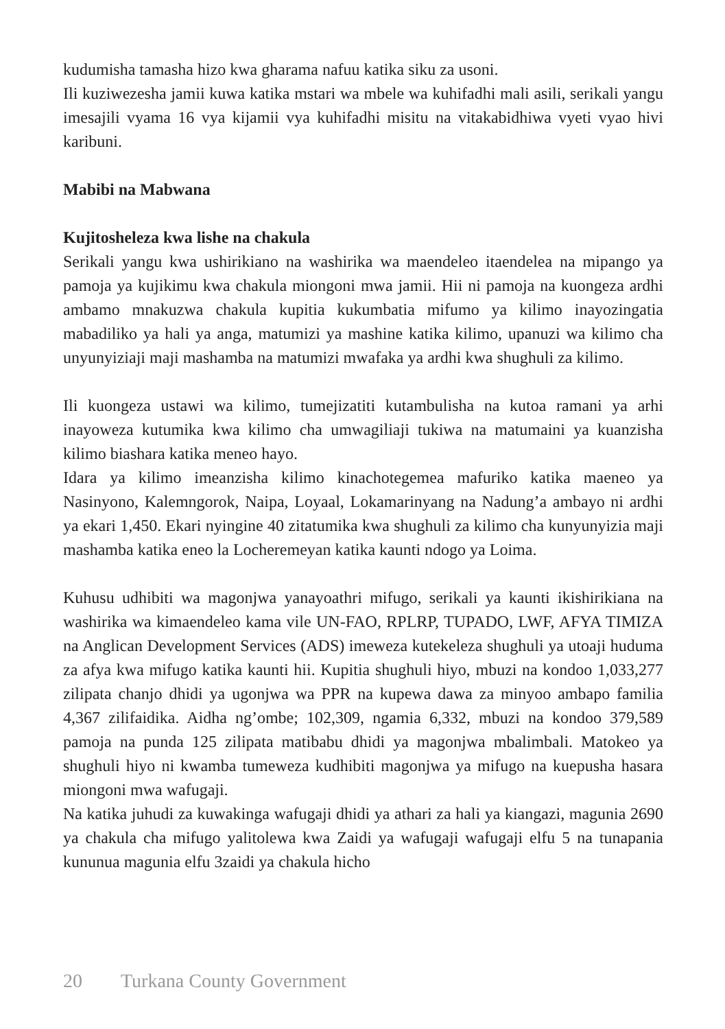kudumisha tamasha hizo kwa gharama nafuu katika siku za usoni.
Ili kuziwezesha jamii kuwa katika mstari wa mbele wa kuhifadhi mali asili, serikali yangu imesajili vyama 16 vya kijamii vya kuhifadhi misitu na vitakabidhiwa vyeti vyao hivi karibuni.
Mabibi na Mabwana
Kujitosheleza kwa lishe na chakula
Serikali yangu kwa ushirikiano na washirika wa maendeleo itaendelea na mipango ya pamoja ya kujikimu kwa chakula miongoni mwa jamii. Hii ni pamoja na kuongeza ardhi ambamo mnakuzwa chakula kupitia kukumbatia mifumo ya kilimo inayozingatia mabadiliko ya hali ya anga, matumizi ya mashine katika kilimo, upanuzi wa kilimo cha unyunyiziaji maji mashamba na matumizi mwafaka ya ardhi kwa shughuli za kilimo.
Ili kuongeza ustawi wa kilimo, tumejizatiti kutambulisha na kutoa ramani ya arhi inayoweza kutumika kwa kilimo cha umwagiliaji tukiwa na matumaini ya kuanzisha kilimo biashara katika meneo hayo.
Idara ya kilimo imeanzisha kilimo kinachotegemea mafuriko katika maeneo ya Nasinyono, Kalemngorok, Naipa, Loyaal, Lokamarinyang na Nadung’a ambayo ni ardhi ya ekari 1,450. Ekari nyingine 40 zitatumika kwa shughuli za kilimo cha kunyunyizia maji mashamba katika eneo la Locheremeyan katika kaunti ndogo ya Loima.
Kuhusu udhibiti wa magonjwa yanayoathri mifugo, serikali ya kaunti ikishirikiana na washirika wa kimaendeleo kama vile UN-FAO, RPLRP, TUPADO, LWF, AFYA TIMIZA na Anglican Development Services (ADS) imeweza kutekeleza shughuli ya utoaji huduma za afya kwa mifugo katika kaunti hii. Kupitia shughuli hiyo, mbuzi na kondoo 1,033,277 zilipata chanjo dhidi ya ugonjwa wa PPR na kupewa dawa za minyoo ambapo familia 4,367 zilifaidika. Aidha ng’ombe; 102,309, ngamia 6,332, mbuzi na kondoo 379,589 pamoja na punda 125 zilipata matibabu dhidi ya magonjwa mbalimbali. Matokeo ya shughuli hiyo ni kwamba tumeweza kudhibiti magonjwa ya mifugo na kuepusha hasara miongoni mwa wafugaji.
Na katika juhudi za kuwakinga wafugaji dhidi ya athari za hali ya kiangazi, magunia 2690 ya chakula cha mifugo yalitolewa kwa Zaidi ya wafugaji wafugaji elfu 5 na tunapania kununua magunia elfu 3zaidi ya chakula hicho
20 Turkana County Government